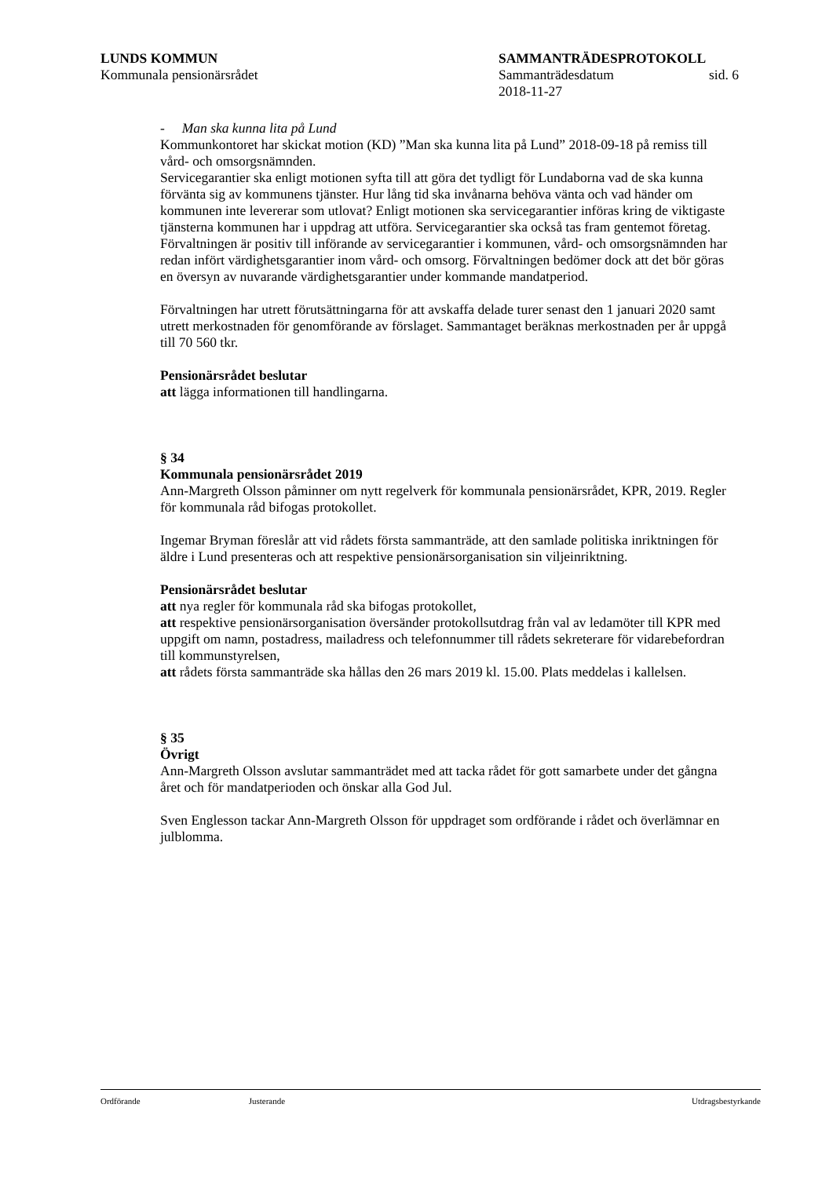LUNDS KOMMUN
Kommunala pensionärsrådet
SAMMANTRÄDESPROTOKOLL
Sammanträdesdatum sid. 6
2018-11-27
- Man ska kunna lita på Lund
Kommunkontoret har skickat motion (KD) ”Man ska kunna lita på Lund” 2018-09-18 på remiss till vård- och omsorgsnämnden.
Servicegarantier ska enligt motionen syfta till att göra det tydligt för Lundaborna vad de ska kunna förvänta sig av kommunens tjänster. Hur lång tid ska invånarna behöva vänta och vad händer om kommunen inte levererar som utlovat? Enligt motionen ska servicegarantier införas kring de viktigaste tjänsterna kommunen har i uppdrag att utföra. Servicegarantier ska också tas fram gentemot företag.
Förvaltningen är positiv till införande av servicegarantier i kommunen, vård- och omsorgsnämnden har redan infört värdighetsgarantier inom vård- och omsorg. Förvaltningen bedömer dock att det bör göras en översyn av nuvarande värdighetsgarantier under kommande mandatperiod.
Förvaltningen har utrett förutsättningarna för att avskaffa delade turer senast den 1 januari 2020 samt utrett merkostnaden för genomförande av förslaget. Sammantaget beräknas merkostnaden per år uppgå till 70 560 tkr.
Pensionärsrådet beslutar
att lägga informationen till handlingarna.
§ 34
Kommunala pensionärsrådet 2019
Ann-Margreth Olsson påminner om nytt regelverk för kommunala pensionärsrådet, KPR, 2019. Regler för kommunala råd bifogas protokollet.
Ingemar Bryman föreslår att vid rådets första sammanträde, att den samlade politiska inriktningen för äldre i Lund presenteras och att respektive pensionärsorganisation sin viljeinriktning.
Pensionärsrådet beslutar
att nya regler för kommunala råd ska bifogas protokollet,
att respektive pensionärsorganisation översänder protokollsutdrag från val av ledamöter till KPR med uppgift om namn, postadress, mailadress och telefonnummer till rådets sekreterare för vidarebefordran till kommunstyrelsen,
att rådets första sammanträde ska hållas den 26 mars 2019 kl. 15.00. Plats meddelas i kallelsen.
§ 35
Övrigt
Ann-Margreth Olsson avslutar sammanträdet med att tacka rådet för gott samarbete under det gångna året och för mandatperioden och önskar alla God Jul.
Sven Englesson tackar Ann-Margreth Olsson för uppdraget som ordförande i rådet och överlämnar en julblomma.
Ordförande Justerande Utdragsbestyrkande